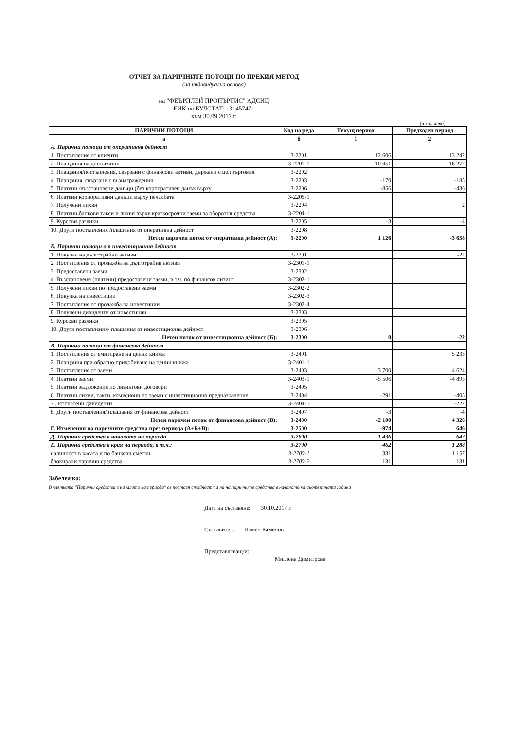ОТЧЕТ ЗА ПАРИЧНИТЕ ПОТОЦИ ПО ПРЕКИЯ МЕТОД
(на индивидуална основа)
на "ФЕЪРПЛЕЙ ПРОПЪРТИС" АДСИЦ
ЕИК по БУЛСТАТ: 131457471
към 30.09.2017 г.
(в хил.лева)
| ПАРИЧНИ ПОТОЦИ | Код на реда | Текущ период | Предходен период |
| --- | --- | --- | --- |
| а | б | 1 | 2 |
| А. Парични потоци от оперативна дейност | | | |
| 1. Постъпления от клиенти | 3-2201 | 12 606 | 13 242 |
| 2. Плащания на доставчици | 3-2201-1 | -10 451 | -16 277 |
| 3. Плащания/постъпления, свързани с финансови активи, държани с цел търговия | 3-2202 | | |
| 4. Плащания, свързани с възнаграждения | 3-2203 | -170 | -185 |
| 5. Платени /възстановени данъци (без корпоративен данък върху | 3-2206 | -856 | -436 |
| 6. Платени корпоративни данъци върху печалбата | 3-2206-1 | | |
| 7. Получени лихви | 3-2204 | | 2 |
| 8. Платени банкови такси и лихви върху краткосрочни заеми за оборотни средства | 3-2204-1 | | |
| 9. Курсови разлики | 3-2205 | -3 | -4 |
| 10. Други постъпления /плащания от оперативна дейност | 3-2208 | | |
| Нетен паричен поток от оперативна дейност (А): | 3-2200 | 1 126 | -3 658 |
| Б. Парични потоци от инвестиционна дейност | | | |
| 1. Покупка на дълготрайни активи | 3-2301 | | -22 |
| 2. Постъпления от продажба на дълготрайни активи | 3-2301-1 | | |
| 3. Предоставени заеми | 3-2302 | | |
| 4. Възстановени (платени) предоставени заеми, в т.ч. по финансов лизинг | 3-2302-1 | | |
| 5. Получени лихви по предоставени заеми | 3-2302-2 | | |
| 6. Покупка на инвестиции | 3-2302-3 | | |
| 7. Постъпления от продажба на инвестиции | 3-2302-4 | | |
| 8. Получени дивиденти от инвестиции | 3-2303 | | |
| 9. Курсови разлики | 3-2305 | | |
| 10. Други постъпления/ плащания от инвестиционна дейност | 3-2306 | | |
| Нетен поток от инвестиционна дейност (Б): | 3-2300 | 0 | -22 |
| В. Парични потоци от финансова дейност | | | |
| 1. Постъпления от емитиране на ценни книжа | 3-2401 | | 5 233 |
| 2. Плащания при обратно придобиване на ценни книжа | 3-2401-1 | | |
| 3. Постъпления от заеми | 3-2403 | 3 700 | 4 624 |
| 4. Платени заеми | 3-2403-1 | -5 506 | -4 895 |
| 5. Платени задължения по лизингови договори | 3-2405 | | |
| 6. Платени лихви, такси, комисиони по заеми с инвестиционно предназначение | 3-2404 | -291 | -405 |
| 7 . Изплатени дивиденти | 3-2404-1 | | -227 |
| 8. Други постъпления/ плащания от финансова дейност | 3-2407 | -3 | -4 |
| Нетен паричен поток от финансова дейност (В): | 3-2400 | -2 100 | 4 326 |
| Г. Изменения на паричните средства през периода (А+Б+В): | 3-2500 | -974 | 646 |
| Д. Парични средства в началото на периода | 3-2600 | 1 436 | 642 |
| Е. Парични средства в края на периода, в т.ч.: | 3-2700 | 462 | 1 288 |
| наличност в касата и по банкови сметки | 3-2700-1 | 331 | 1 157 |
| блокирани парични средства | 3-2700-2 | 131 | 131 |
Забележка:
В клетката "Парични средства в началото на периода" се поставя стойността на на паричните средства в началото на съответната година
Дата на съставяне: 30.10.2017 г.
Съставител: Камен Каменов
Представляващ/и:
Миглена Димитрова